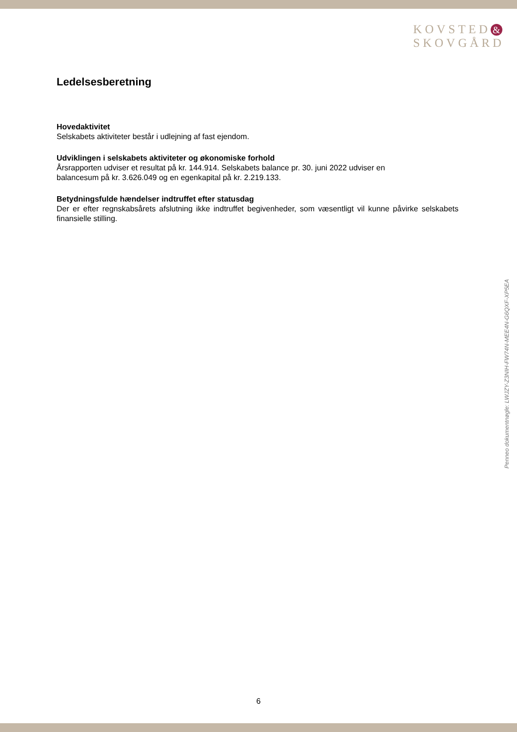KOVSTED &
SKOVGÅRD
Ledelsesberetning
Hovedaktivitet
Selskabets aktiviteter består i udlejning af fast ejendom.
Udviklingen i selskabets aktiviteter og økonomiske forhold
Årsrapporten udviser et resultat på kr. 144.914. Selskabets balance pr. 30. juni 2022 udviser en
balancesum på kr. 3.626.049 og en egenkapital på kr. 2.219.133.
Betydningsfulde hændelser indtruffet efter statusdag
Der er efter regnskabsårets afslutning ikke indtruffet begivenheder, som væsentligt vil kunne påvirke selskabets finansielle stilling.
Penneo dokumentnøgle: LWJZY-Z3NIH-FW74N-MEE4N-G6QXF-XP5EA
6